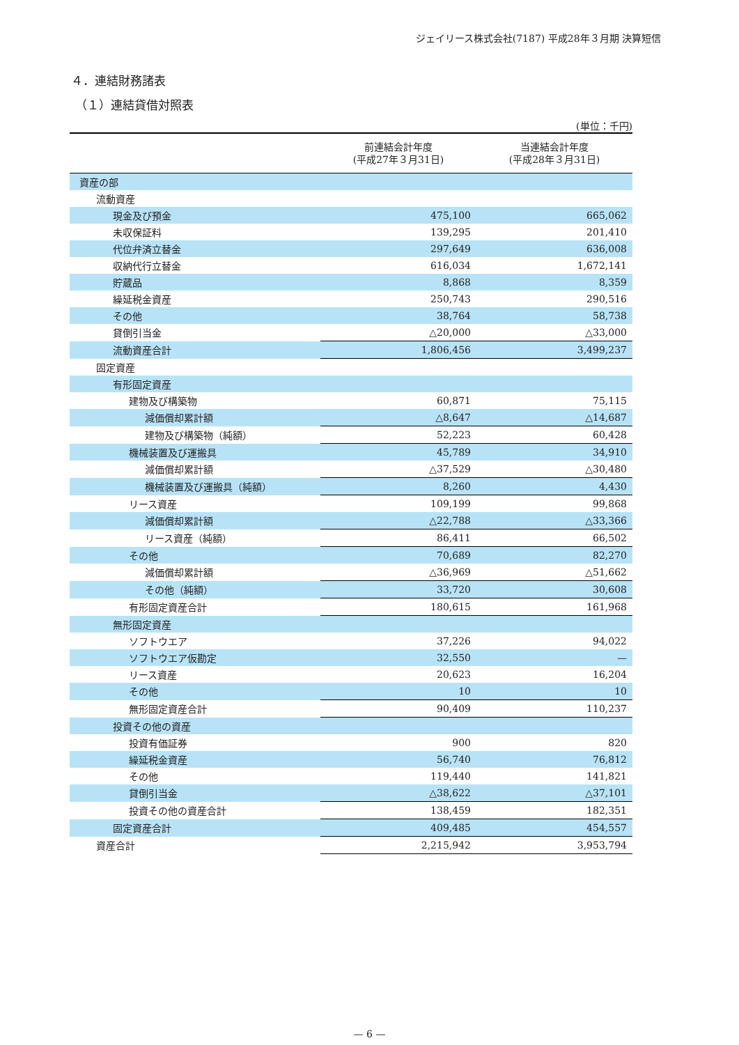ジェイリース株式会社(7187) 平成28年３月期 決算短信
４．連結財務諸表
（１）連結貸借対照表
(単位：千円)
| | 前連結会計年度 (平成27年３月31日) | 当連結会計年度 (平成28年３月31日) |
| --- | --- | --- |
| 資産の部 | | |
| 流動資産 | | |
| 現金及び預金 | 475,100 | 665,062 |
| 未収保証料 | 139,295 | 201,410 |
| 代位弁済立替金 | 297,649 | 636,008 |
| 収納代行立替金 | 616,034 | 1,672,141 |
| 貯蔵品 | 8,868 | 8,359 |
| 繰延税金資産 | 250,743 | 290,516 |
| その他 | 38,764 | 58,738 |
| 貸倒引当金 | △20,000 | △33,000 |
| 流動資産合計 | 1,806,456 | 3,499,237 |
| 固定資産 | | |
| 有形固定資産 | | |
| 建物及び構築物 | 60,871 | 75,115 |
| 減価償却累計額 | △8,647 | △14,687 |
| 建物及び構築物（純額） | 52,223 | 60,428 |
| 機械装置及び運搬具 | 45,789 | 34,910 |
| 減価償却累計額 | △37,529 | △30,480 |
| 機械装置及び運搬具（純額） | 8,260 | 4,430 |
| リース資産 | 109,199 | 99,868 |
| 減価償却累計額 | △22,788 | △33,366 |
| リース資産（純額） | 86,411 | 66,502 |
| その他 | 70,689 | 82,270 |
| 減価償却累計額 | △36,969 | △51,662 |
| その他（純額） | 33,720 | 30,608 |
| 有形固定資産合計 | 180,615 | 161,968 |
| 無形固定資産 | | |
| ソフトウエア | 37,226 | 94,022 |
| ソフトウエア仮勘定 | 32,550 | — |
| リース資産 | 20,623 | 16,204 |
| その他 | 10 | 10 |
| 無形固定資産合計 | 90,409 | 110,237 |
| 投資その他の資産 | | |
| 投資有価証券 | 900 | 820 |
| 繰延税金資産 | 56,740 | 76,812 |
| その他 | 119,440 | 141,821 |
| 貸倒引当金 | △38,622 | △37,101 |
| 投資その他の資産合計 | 138,459 | 182,351 |
| 固定資産合計 | 409,485 | 454,557 |
| 資産合計 | 2,215,942 | 3,953,794 |
— 6 —